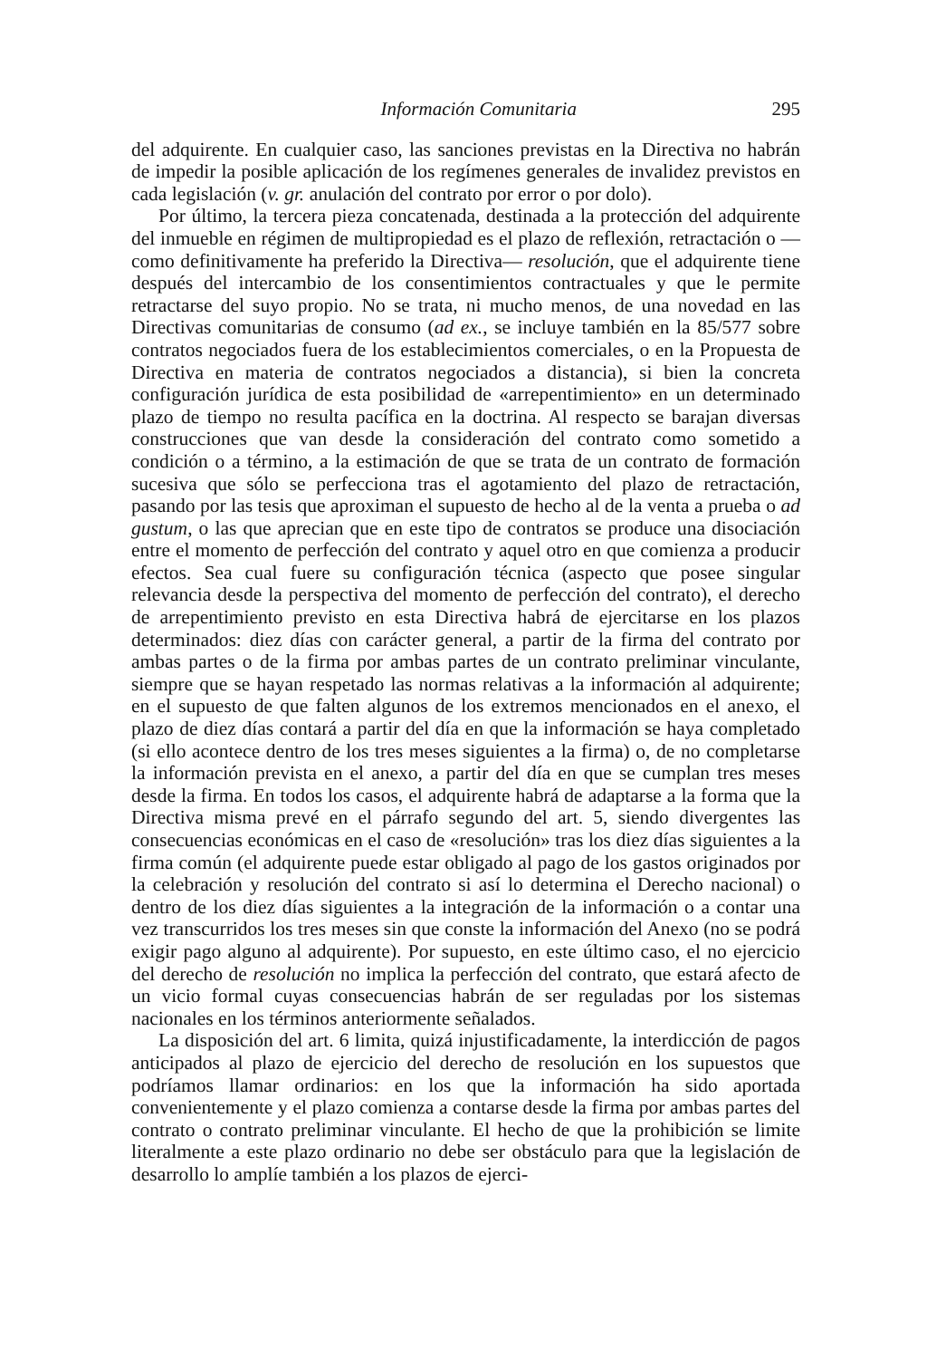Información Comunitaria 295
del adquirente. En cualquier caso, las sanciones previstas en la Directiva no habrán de impedir la posible aplicación de los regímenes generales de invalidez previstos en cada legislación (v. gr. anulación del contrato por error o por dolo).
Por último, la tercera pieza concatenada, destinada a la protección del adquirente del inmueble en régimen de multipropiedad es el plazo de reflexión, retractación o —como definitivamente ha preferido la Directiva— resolución, que el adquirente tiene después del intercambio de los consentimientos contractuales y que le permite retractarse del suyo propio. No se trata, ni mucho menos, de una novedad en las Directivas comunitarias de consumo (ad ex., se incluye también en la 85/577 sobre contratos negociados fuera de los establecimientos comerciales, o en la Propuesta de Directiva en materia de contratos negociados a distancia), si bien la concreta configuración jurídica de esta posibilidad de «arrepentimiento» en un determinado plazo de tiempo no resulta pacífica en la doctrina. Al respecto se barajan diversas construcciones que van desde la consideración del contrato como sometido a condición o a término, a la estimación de que se trata de un contrato de formación sucesiva que sólo se perfecciona tras el agotamiento del plazo de retractación, pasando por las tesis que aproximan el supuesto de hecho al de la venta a prueba o ad gustum, o las que aprecian que en este tipo de contratos se produce una disociación entre el momento de perfección del contrato y aquel otro en que comienza a producir efectos. Sea cual fuere su configuración técnica (aspecto que posee singular relevancia desde la perspectiva del momento de perfección del contrato), el derecho de arrepentimiento previsto en esta Directiva habrá de ejercitarse en los plazos determinados: diez días con carácter general, a partir de la firma del contrato por ambas partes o de la firma por ambas partes de un contrato preliminar vinculante, siempre que se hayan respetado las normas relativas a la información al adquirente; en el supuesto de que falten algunos de los extremos mencionados en el anexo, el plazo de diez días contará a partir del día en que la información se haya completado (si ello acontece dentro de los tres meses siguientes a la firma) o, de no completarse la información prevista en el anexo, a partir del día en que se cumplan tres meses desde la firma. En todos los casos, el adquirente habrá de adaptarse a la forma que la Directiva misma prevé en el párrafo segundo del art. 5, siendo divergentes las consecuencias económicas en el caso de «resolución» tras los diez días siguientes a la firma común (el adquirente puede estar obligado al pago de los gastos originados por la celebración y resolución del contrato si así lo determina el Derecho nacional) o dentro de los diez días siguientes a la integración de la información o a contar una vez transcurridos los tres meses sin que conste la información del Anexo (no se podrá exigir pago alguno al adquirente). Por supuesto, en este último caso, el no ejercicio del derecho de resolución no implica la perfección del contrato, que estará afecto de un vicio formal cuyas consecuencias habrán de ser reguladas por los sistemas nacionales en los términos anteriormente señalados.
La disposición del art. 6 limita, quizá injustificadamente, la interdicción de pagos anticipados al plazo de ejercicio del derecho de resolución en los supuestos que podríamos llamar ordinarios: en los que la información ha sido aportada convenientemente y el plazo comienza a contarse desde la firma por ambas partes del contrato o contrato preliminar vinculante. El hecho de que la prohibición se limite literalmente a este plazo ordinario no debe ser obstáculo para que la legislación de desarrollo lo amplíe también a los plazos de ejerci-